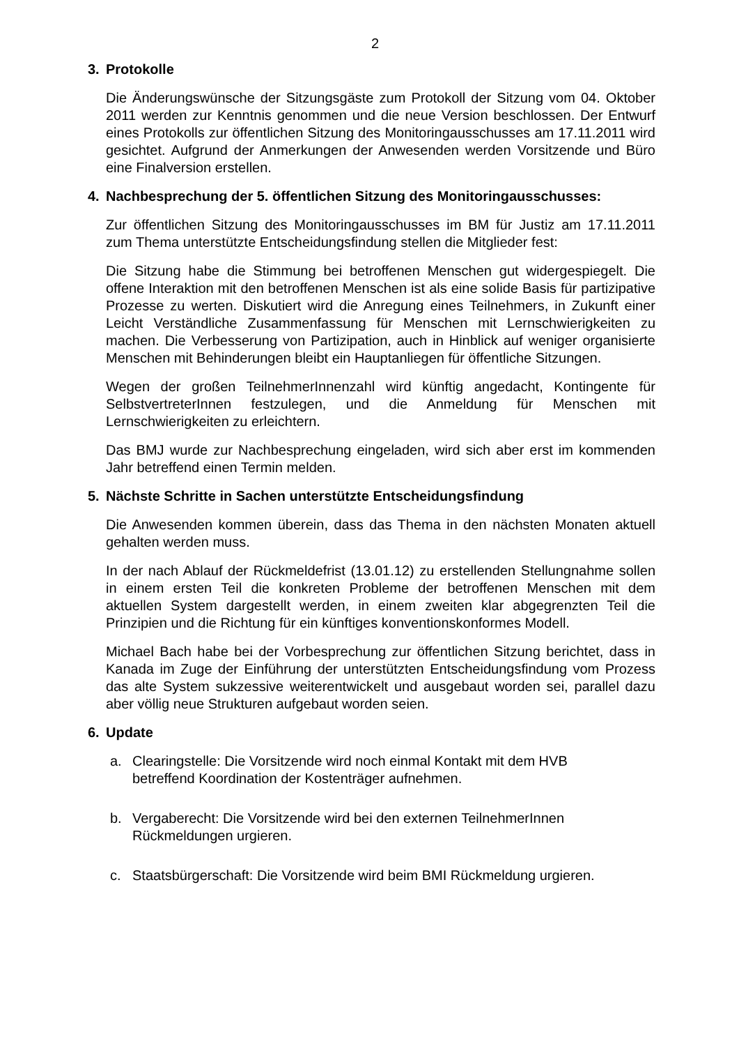2
3. Protokolle
Die Änderungswünsche der Sitzungsgäste zum Protokoll der Sitzung vom 04. Oktober 2011 werden zur Kenntnis genommen und die neue Version beschlossen. Der Entwurf eines Protokolls zur öffentlichen Sitzung des Monitoringausschusses am 17.11.2011 wird gesichtet. Aufgrund der Anmerkungen der Anwesenden werden Vorsitzende und Büro eine Finalversion erstellen.
4. Nachbesprechung der 5. öffentlichen Sitzung des Monitoringausschusses:
Zur öffentlichen Sitzung des Monitoringausschusses im BM für Justiz am 17.11.2011 zum Thema unterstützte Entscheidungsfindung stellen die Mitglieder fest:
Die Sitzung habe die Stimmung bei betroffenen Menschen gut widergespiegelt. Die offene Interaktion mit den betroffenen Menschen ist als eine solide Basis für partizipative Prozesse zu werten. Diskutiert wird die Anregung eines Teilnehmers, in Zukunft einer Leicht Verständliche Zusammenfassung für Menschen mit Lernschwierigkeiten zu machen. Die Verbesserung von Partizipation, auch in Hinblick auf weniger organisierte Menschen mit Behinderungen bleibt ein Hauptanliegen für öffentliche Sitzungen.
Wegen der großen TeilnehmerInnenzahl wird künftig angedacht, Kontingente für SelbstvertreterInnen festzulegen, und die Anmeldung für Menschen mit Lernschwierigkeiten zu erleichtern.
Das BMJ wurde zur Nachbesprechung eingeladen, wird sich aber erst im kommenden Jahr betreffend einen Termin melden.
5. Nächste Schritte in Sachen unterstützte Entscheidungsfindung
Die Anwesenden kommen überein, dass das Thema in den nächsten Monaten aktuell gehalten werden muss.
In der nach Ablauf der Rückmeldefrist (13.01.12) zu erstellenden Stellungnahme sollen in einem ersten Teil die konkreten Probleme der betroffenen Menschen mit dem aktuellen System dargestellt werden, in einem zweiten klar abgegrenzten Teil die Prinzipien und die Richtung für ein künftiges konventionskonformes Modell.
Michael Bach habe bei der Vorbesprechung zur öffentlichen Sitzung berichtet, dass in Kanada im Zuge der Einführung der unterstützten Entscheidungsfindung vom Prozess das alte System sukzessive weiterentwickelt und ausgebaut worden sei, parallel dazu aber völlig neue Strukturen aufgebaut worden seien.
6. Update
a. Clearingstelle: Die Vorsitzende wird noch einmal Kontakt mit dem HVB
betreffend Koordination der Kostenträger aufnehmen.
b. Vergaberecht: Die Vorsitzende wird bei den externen TeilnehmerInnen
Rückmeldungen urgieren.
c. Staatsbürgerschaft: Die Vorsitzende wird beim BMI Rückmeldung urgieren.